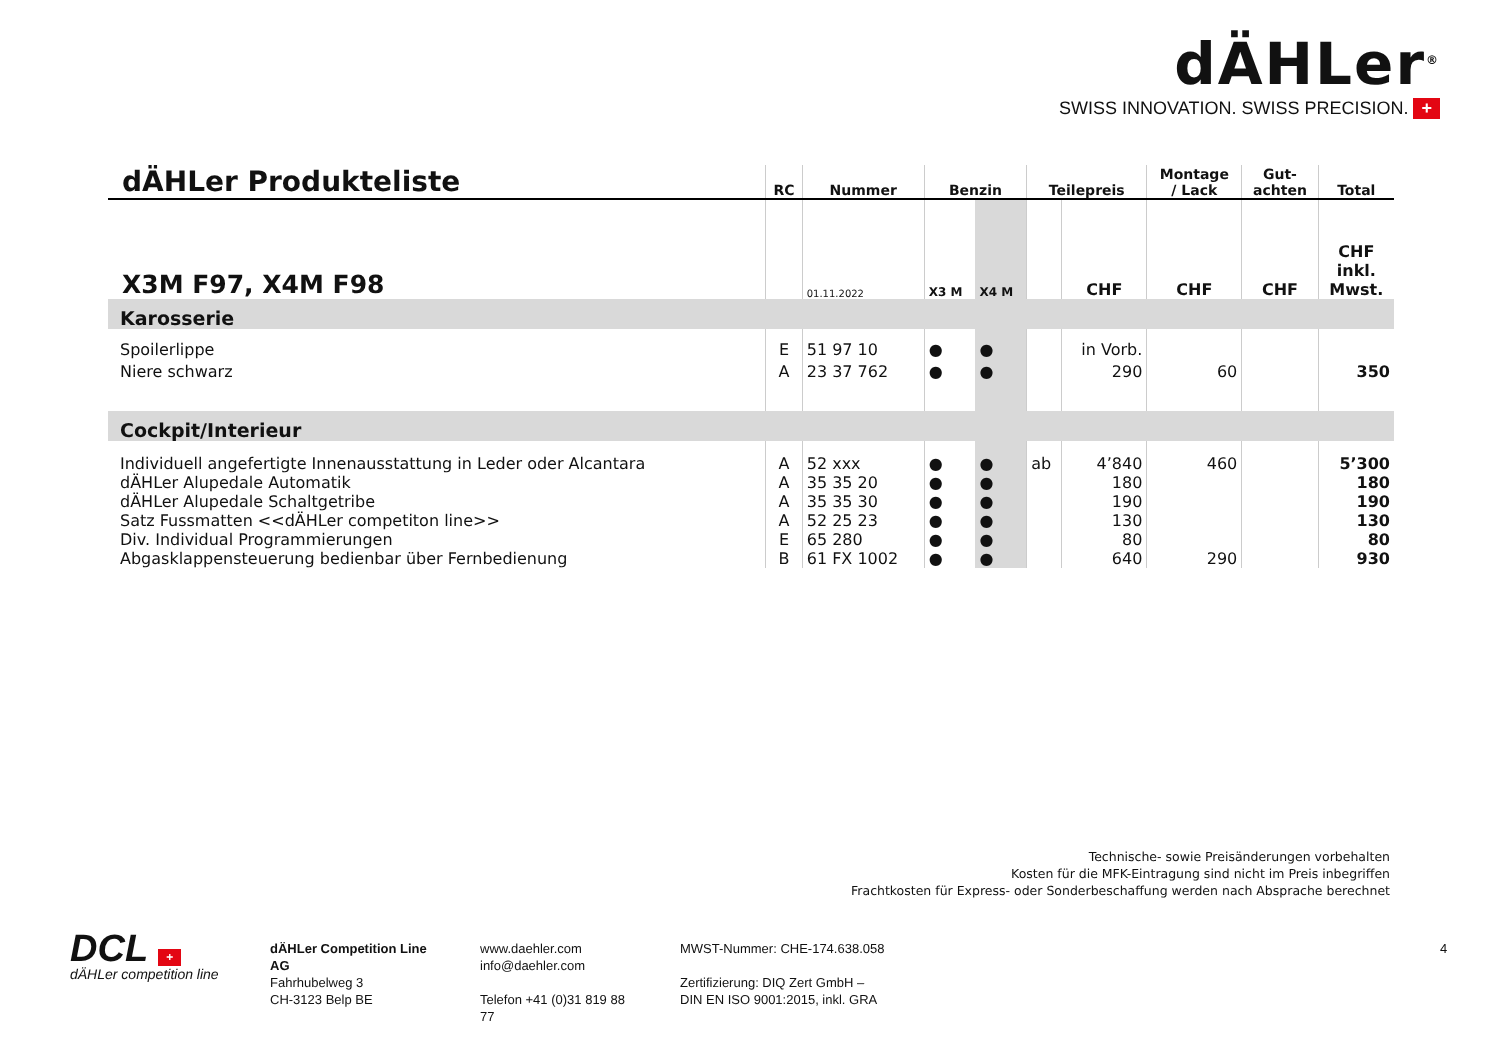dÄHLer<sup>®</sup>
SWISS INNOVATION. SWISS PRECISION. +
| dÄHLer Produkteliste | RC | Nummer | Benzin | | Teilepreis | | Montage / Lack | Gut- achten | Total |
| --- | --- | --- | --- | --- | --- | --- | --- | --- | --- |
| X3M F97, X4M F98 | | 01.11.2022 | X3 M | X4 M | | CHF | CHF | CHF | CHF inkl. Mwst. |
| Karosserie | | | | | | | | | |
| Spoilerlippe | E | 51 97 10 | ● | ● | | in Vorb. | | | |
| Niere schwarz | A | 23 37 762 | ● | ● | | 290 | 60 | | 350 |
| Cockpit/Interieur | | | | | | | | | |
| Individuell angefertigte Innenausstattung in Leder oder Alcantara | A | 52 xxx | ● | ● | ab | 4’840 | 460 | | 5’300 |
| dÄHLer Alupedale Automatik | A | 35 35 20 | ● | ● | | 180 | | | 180 |
| dÄHLer Alupedale Schaltgetribe | A | 35 35 30 | ● | ● | | 190 | | | 190 |
| Satz Fussmatten <<dÄHLer competiton line>> | A | 52 25 23 | ● | ● | | 130 | | | 130 |
| Div. Individual Programmierungen | E | 65 280 | ● | ● | | 80 | | | 80 |
| Abgasklappensteuerung bedienbar über Fernbedienung | B | 61 FX 1002 | ● | ● | | 640 | 290 | | 930 |
Technische- sowie Preisänderungen vorbehalten
Kosten für die MFK-Eintragung sind nicht im Preis inbegriffen
Frachtkosten für Express- oder Sonderbeschaffung werden nach Absprache berechnet
DCL +
dÄHLer competition line
dÄHLer Competition Line AG
Fahrhubelweg 3
CH-3123 Belp BE
www.daehler.com
info@daehler.com
Telefon +41 (0)31 819 88 77
MWST-Nummer: CHE-174.638.058
Zertifizierung: DIQ Zert GmbH –
DIN EN ISO 9001:2015, inkl. GRA
4